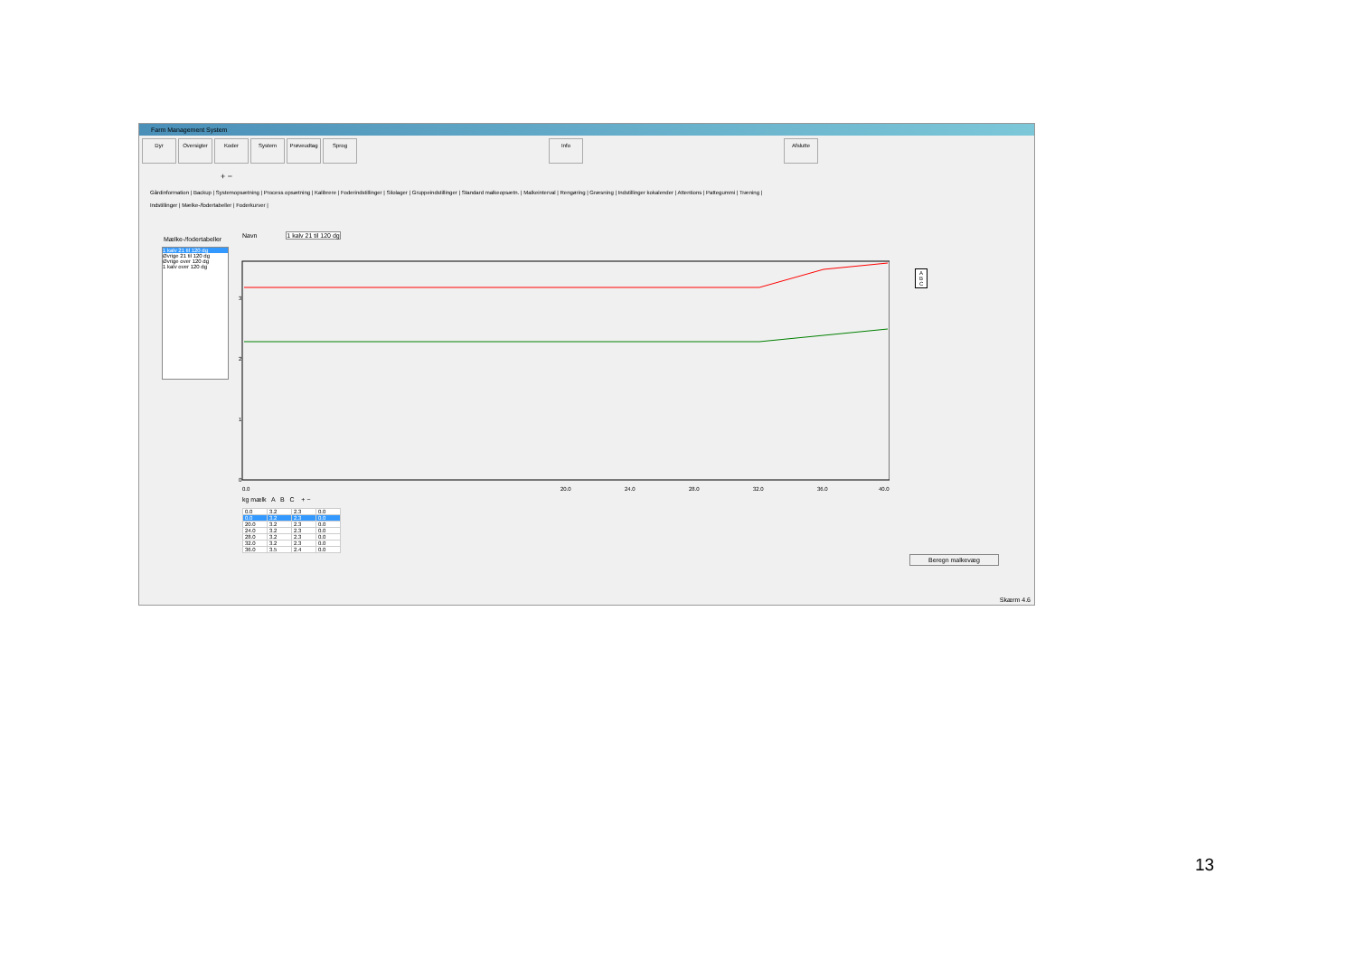Farm Management System
Dyr Oversigter Koder System Prøveudtag Sprog Info Afslutte
+ −
Gårdinformation | Backup | Systemopsætning | Process opsætning | Kalibrere | Foderindstillinger | Silolager | Gruppeindstillinger | Standard malkeopsætn. | Malkeinterval | Rengøring | Græsning | Indstillinger kokalender | Attentions | Pattegummi | Træning |
Indstillinger | Mælke-/fodertabeller | Foderkurver |
Mælke-/fodertabeller
1 kalv 21 til 120 dg
Øvrige 21 til 120 dg
Øvrige over 120 dg
1 kalv over 120 dg
Navn 1 kalv 21 til 120 dg
0
1
2
3
0.0
20.0
24.0
28.0
32.0
36.0
40.0
A
B
C
kg mælk A B C + −
| 0.0 | 3.2 | 2.3 | 0.0 |
| 0.0 | 3.2 | 2.3 | 0.0 |
| 20.0 | 3.2 | 2.3 | 0.0 |
| 24.0 | 3.2 | 2.3 | 0.0 |
| 28.0 | 3.2 | 2.3 | 0.0 |
| 32.0 | 3.2 | 2.3 | 0.0 |
| 36.0 | 3.5 | 2.4 | 0.0 |
Beregn malkevæg
Skærm 4.6
13